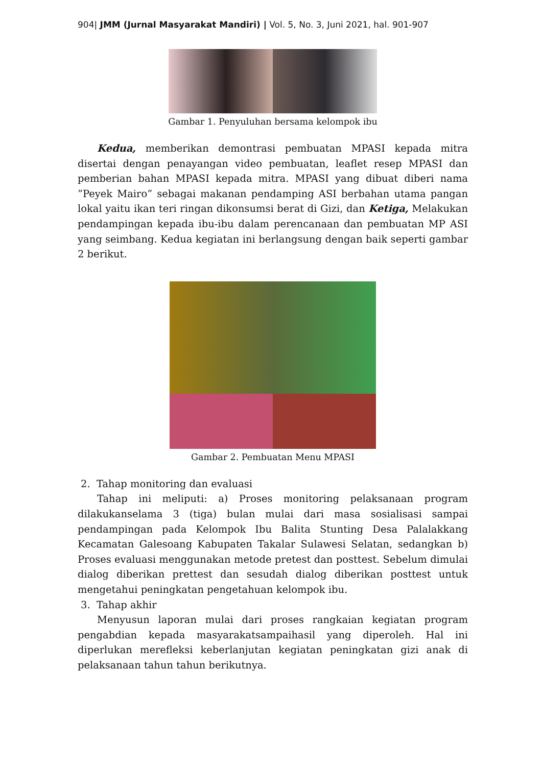904| JMM (Jurnal Masyarakat Mandiri) | Vol. 5, No. 3, Juni 2021, hal. 901-907
Gambar 1. Penyuluhan bersama kelompok ibu
Kedua, memberikan demontrasi pembuatan MPASI kepada mitra disertai dengan penayangan video pembuatan, leaflet resep MPASI dan pemberian bahan MPASI kepada mitra. MPASI yang dibuat diberi nama ”Peyek Mairo” sebagai makanan pendamping ASI berbahan utama pangan lokal yaitu ikan teri ringan dikonsumsi berat di Gizi, dan Ketiga, Melakukan pendampingan kepada ibu-ibu dalam perencanaan dan pembuatan MP ASI yang seimbang. Kedua kegiatan ini berlangsung dengan baik seperti gambar 2 berikut.
Gambar 2. Pembuatan Menu MPASI
2. Tahap monitoring dan evaluasi
Tahap ini meliputi: a) Proses monitoring pelaksanaan program dilakukanselama 3 (tiga) bulan mulai dari masa sosialisasi sampai pendampingan pada Kelompok Ibu Balita Stunting Desa Palalakkang Kecamatan Galesoang Kabupaten Takalar Sulawesi Selatan, sedangkan b) Proses evaluasi menggunakan metode pretest dan posttest. Sebelum dimulai dialog diberikan prettest dan sesudah dialog diberikan posttest untuk mengetahui peningkatan pengetahuan kelompok ibu.
3. Tahap akhir
Menyusun laporan mulai dari proses rangkaian kegiatan program pengabdian kepada masyarakatsampaihasil yang diperoleh. Hal ini diperlukan merefleksi keberlanjutan kegiatan peningkatan gizi anak di pelaksanaan tahun tahun berikutnya.